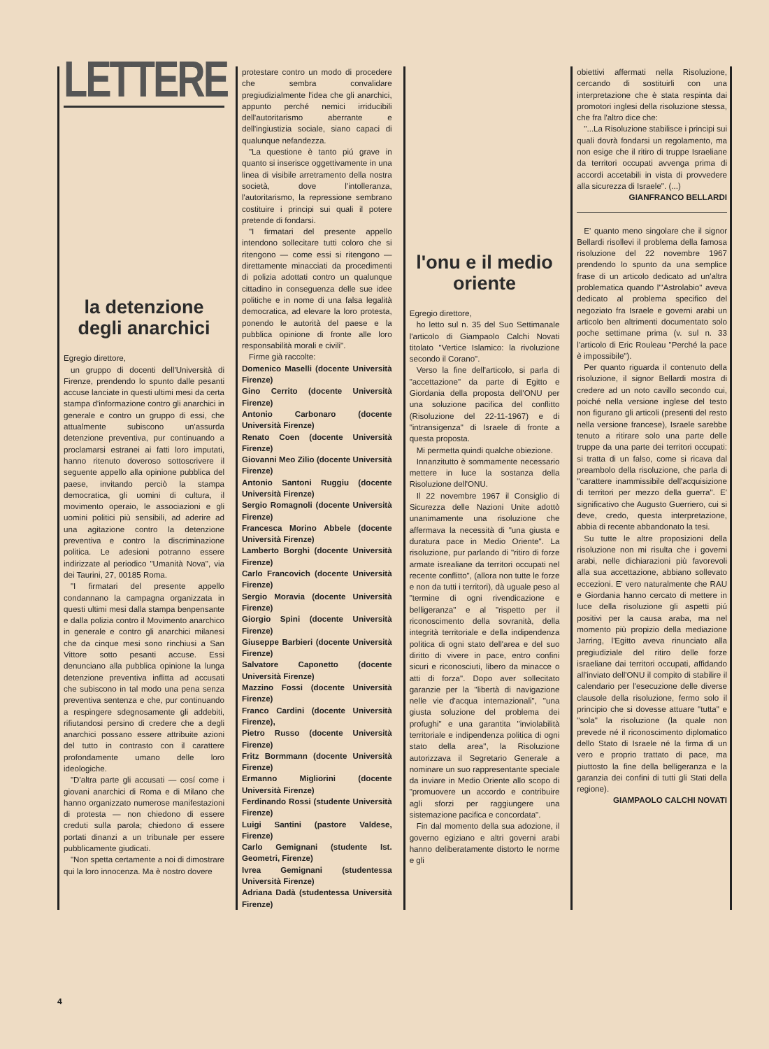LETTERE
la detenzione degli anarchici
Egregio direttore,
un gruppo di docenti dell'Università di Firenze, prendendo lo spunto dalle pesanti accuse lanciate in questi ultimi mesi da certa stampa d'informazione contro gli anarchici in generale e contro un gruppo di essi, che attualmente subiscono un'assurda detenzione preventiva, pur continuando a proclamarsi estranei ai fatti loro imputati, hanno ritenuto doveroso sottoscrivere il seguente appello alla opinione pubblica del paese, invitando perciò la stampa democratica, gli uomini di cultura, il movimento operaio, le associazioni e gli uomini politici più sensibili, ad aderire ad una agitazione contro la detenzione preventiva e contro la discriminazione politica. Le adesioni potranno essere indirizzate al periodico "Umanità Nova", via dei Taurini, 27, 00185 Roma.
"I firmatari del presente appello condannano la campagna organizzata in questi ultimi mesi dalla stampa benpensante e dalla polizia contro il Movimento anarchico in generale e contro gli anarchici milanesi che da cinque mesi sono rinchiusi a San Vittore sotto pesanti accuse. Essi denunciano alla pubblica opinione la lunga detenzione preventiva inflitta ad accusati che subiscono in tal modo una pena senza preventiva sentenza e che, pur continuando a respingere sdegnosamente gli addebiti, rifiutandosi persino di credere che a degli anarchici possano essere attribuite azioni del tutto in contrasto con il carattere profondamente umano delle loro ideologiche.
"D'altra parte gli accusati — cosí come i giovani anarchici di Roma e di Milano che hanno organizzato numerose manifestazioni di protesta — non chiedono di essere creduti sulla parola; chiedono di essere portati dinanzi a un tribunale per essere pubblicamente giudicati.
"Non spetta certamente a noi di dimostrare qui la loro innocenza. Ma è nostro dovere
protestare contro un modo di procedere che sembra convalidare pregiudizialmente l'idea che gli anarchici, appunto perché nemici irriducibili dell'autoritarismo aberrante e dell'ingiustizia sociale, siano capaci di qualunque nefandezza.
"La questione è tanto piú grave in quanto si inserisce oggettivamente in una linea di visibile arretramento della nostra società, dove l'intolleranza, l'autoritarismo, la repressione sembrano costituire i principi sui quali il potere pretende di fondarsi.
"I firmatari del presente appello intendono sollecitare tutti coloro che si ritengono — come essi si ritengono — direttamente minacciati da procedimenti di polizia adottati contro un qualunque cittadino in conseguenza delle sue idee politiche e in nome di una falsa legalità democratica, ad elevare la loro protesta, ponendo le autorità del paese e la pubblica opinione di fronte alle loro responsabilità morali e civili".
Firme già raccolte:
Domenico Maselli (docente Università Firenze)
Gino Cerrito (docente Università Firenze)
Antonio Carbonaro (docente Università Firenze)
Renato Coen (docente Università Firenze)
Giovanni Meo Zilio (docente Università Firenze)
Antonio Santoni Ruggiu (docente Università Firenze)
Sergio Romagnoli (docente Università Firenze)
Francesca Morino Abbele (docente Università Firenze)
Lamberto Borghi (docente Università Firenze)
Carlo Francovich (docente Università Firenze)
Sergio Moravia (docente Università Firenze)
Giorgio Spini (docente Università Firenze)
Giuseppe Barbieri (docente Università Firenze)
Salvatore Caponetto (docente Università Firenze)
Mazzino Fossi (docente Università Firenze)
Franco Cardini (docente Università Firenze),
Pietro Russo (docente Università Firenze)
Fritz Bormmann (docente Università Firenze)
Ermanno Migliorini (docente Università Firenze)
Ferdinando Rossi (studente Università Firenze)
Luigi Santini (pastore Valdese, Firenze)
Carlo Gemignani (studente Ist. Geometri, Firenze)
Ivrea Gemignani (studentessa Università Firenze)
Adriana Dadà (studentessa Università Firenze)
l'onu e il medio oriente
Egregio direttore,
ho letto sul n. 35 del Suo Settimanale l'articolo di Giampaolo Calchi Novati titolato "Vertice Islamico: la rivoluzione secondo il Corano".
Verso la fine dell'articolo, si parla di "accettazione" da parte di Egitto e Giordania della proposta dell'ONU per una soluzione pacifica del conflitto (Risoluzione del 22-11-1967) e di "intransigenza" di Israele di fronte a questa proposta.
Mi permetta quindi qualche obiezione.
Innanzitutto è sommamente necessario mettere in luce la sostanza della Risoluzione dell'ONU.
Il 22 novembre 1967 il Consiglio di Sicurezza delle Nazioni Unite adottò unanimamente una risoluzione che affermava la necessità di "una giusta e duratura pace in Medio Oriente". La risoluzione, pur parlando di "ritiro di forze armate isrealiane da territori occupati nel recente conflitto", (allora non tutte le forze e non da tutti i territori), dà uguale peso al "termine di ogni rivendicazione e belligeranza" e al "rispetto per il riconoscimento della sovranità, della integrità territoriale e della indipendenza politica di ogni stato dell'area e del suo diritto di vivere in pace, entro confini sicuri e riconosciuti, libero da minacce o atti di forza". Dopo aver sollecitato garanzie per la "libertà di navigazione nelle vie d'acqua internazionali", "una giusta soluzione del problema dei profughi" e una garantita "inviolabilità territoriale e indipendenza politica di ogni stato della area", la Risoluzione autorizzava il Segretario Generale a nominare un suo rappresentante speciale da inviare in Medio Oriente allo scopo di "promuovere un accordo e contribuire agli sforzi per raggiungere una sistemazione pacifica e concordata".
Fin dal momento della sua adozione, il governo egiziano e altri governi arabi hanno deliberatamente distorto le norme e gli
obiettivi affermati nella Risoluzione, cercando di sostituirli con una interpretazione che è stata respinta dai promotori inglesi della risoluzione stessa, che fra l'altro dice che:
"...La Risoluzione stabilisce i principi sui quali dovrà fondarsi un regolamento, ma non esige che il ritiro di truppe Israeliane da territori occupati avvenga prima di accordi accetabili in vista di provvedere alla sicurezza di Israele". (...)
GIANFRANCO BELLARDI
E' quanto meno singolare che il signor Bellardi risollevi il problema della famosa risoluzione del 22 novembre 1967 prendendo lo spunto da una semplice frase di un articolo dedicato ad un'altra problematica quando l'"Astrolabio" aveva dedicato al problema specifico del negoziato fra Israele e governi arabi un articolo ben altrimenti documentato solo poche settimane prima (v. sul n. 33 l'articolo di Eric Rouleau "Perché la pace è impossibile").
Per quanto riguarda il contenuto della risoluzione, il signor Bellardi mostra di credere ad un noto cavillo secondo cui, poiché nella versione inglese del testo non figurano gli articoli (presenti del resto nella versione francese), Israele sarebbe tenuto a ritirare solo una parte delle truppe da una parte dei territori occupati: si tratta di un falso, come si ricava dal preambolo della risoluzione, che parla di "carattere inammissibile dell'acquisizione di territori per mezzo della guerra". E' significativo che Augusto Guerriero, cui si deve, credo, questa interpretazione, abbia di recente abbandonato la tesi.
Su tutte le altre proposizioni della risoluzione non mi risulta che i governi arabi, nelle dichiarazioni più favorevoli alla sua accettazione, abbiano sollevato eccezioni. E' vero naturalmente che RAU e Giordania hanno cercato di mettere in luce della risoluzione gli aspetti piú positivi per la causa araba, ma nel momento più propizio della mediazione Jarring, l'Egitto aveva rinunciato alla pregiudiziale del ritiro delle forze israeliane dai territori occupati, affidando all'inviato dell'ONU il compito di stabilire il calendario per l'esecuzione delle diverse clausole della risoluzione, fermo solo il principio che si dovesse attuare "tutta" e "sola" la risoluzione (la quale non prevede né il riconoscimento diplomatico dello Stato di Israele né la firma di un vero e proprio trattato di pace, ma piuttosto la fine della belligeranza e la garanzia dei confini di tutti gli Stati della regione).
GIAMPAOLO CALCHI NOVATI
4